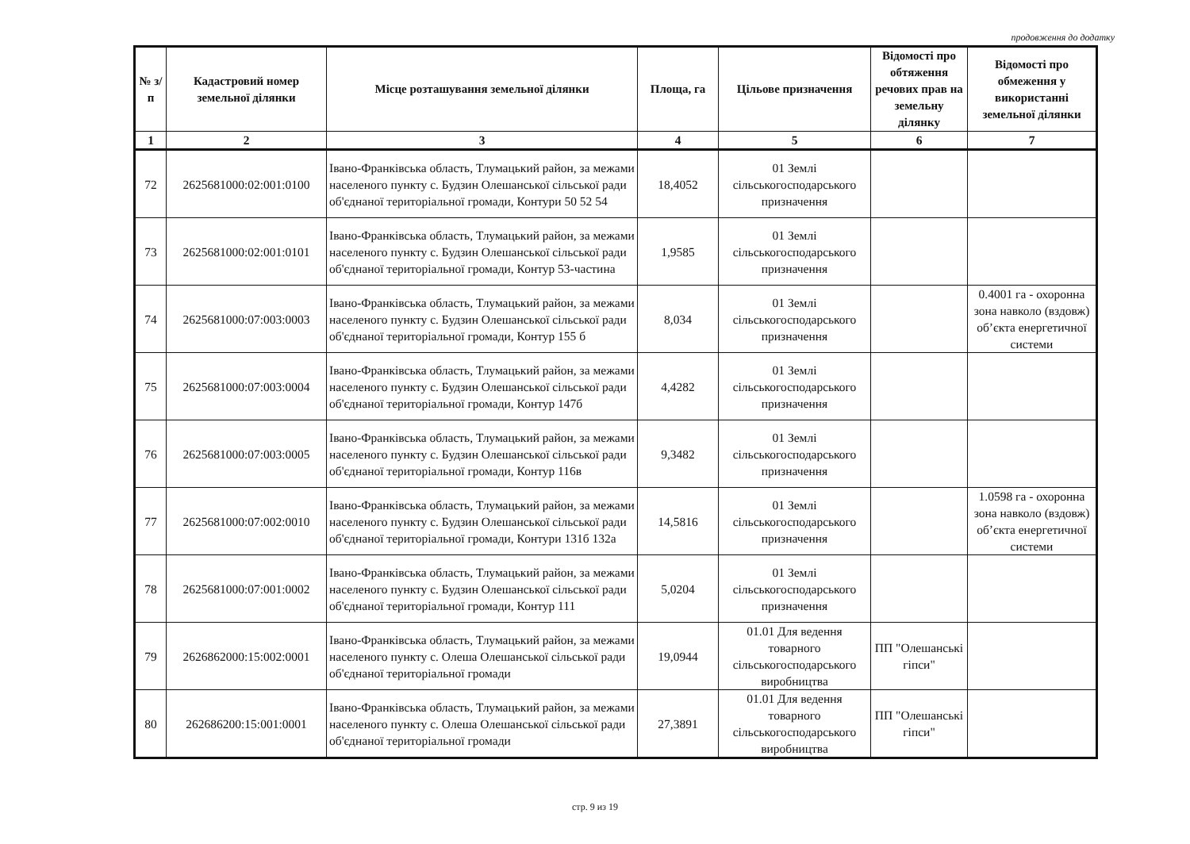продовження до додатку
| № з/п | Кадастровий номер земельної ділянки | Місце розташування земельної ділянки | Площа, га | Цільове призначення | Відомості про обтяження речових прав на земельну ділянку | Відомості про обмеження у використанні земельної ділянки |
| --- | --- | --- | --- | --- | --- | --- |
| 1 | 2 | 3 | 4 | 5 | 6 | 7 |
| 72 | 2625681000:02:001:0100 | Івано-Франківська область, Тлумацький район, за межами населеного пункту с. Будзин Олешанської сільської ради об'єднаної територіальної громади, Контури 50 52 54 | 18,4052 | 01 Землі сільськогосподарського призначення | | |
| 73 | 2625681000:02:001:0101 | Івано-Франківська область, Тлумацький район, за межами населеного пункту с. Будзин Олешанської сільської ради об'єднаної територіальної громади, Контур 53-частина | 1,9585 | 01 Землі сільськогосподарського призначення | | |
| 74 | 2625681000:07:003:0003 | Івано-Франківська область, Тлумацький район, за межами населеного пункту с. Будзин Олешанської сільської ради об'єднаної територіальної громади, Контур 155 б | 8,034 | 01 Землі сільськогосподарського призначення | | 0.4001 га - охоронна зона навколо (вздовж) об’єкта енергетичної системи |
| 75 | 2625681000:07:003:0004 | Івано-Франківська область, Тлумацький район, за межами населеного пункту с. Будзин Олешанської сільської ради об'єднаної територіальної громади, Контур 147б | 4,4282 | 01 Землі сільськогосподарського призначення | | |
| 76 | 2625681000:07:003:0005 | Івано-Франківська область, Тлумацький район, за межами населеного пункту с. Будзин Олешанської сільської ради об'єднаної територіальної громади, Контур 116в | 9,3482 | 01 Землі сільськогосподарського призначення | | |
| 77 | 2625681000:07:002:0010 | Івано-Франківська область, Тлумацький район, за межами населеного пункту с. Будзин Олешанської сільської ради об'єднаної територіальної громади, Контури 131б 132а | 14,5816 | 01 Землі сільськогосподарського призначення | | 1.0598 га - охоронна зона навколо (вздовж) об’єкта енергетичної системи |
| 78 | 2625681000:07:001:0002 | Івано-Франківська область, Тлумацький район, за межами населеного пункту с. Будзин Олешанської сільської ради об'єднаної територіальної громади, Контур 111 | 5,0204 | 01 Землі сільськогосподарського призначення | | |
| 79 | 2626862000:15:002:0001 | Івано-Франківська область, Тлумацький район, за межами населеного пункту с. Олеша Олешанської сільської ради об'єднаної територіальної громади | 19,0944 | 01.01 Для ведення товарного сільськогосподарського виробництва | ПП "Олешанські гіпси" | |
| 80 | 262686200:15:001:0001 | Івано-Франківська область, Тлумацький район, за межами населеного пункту с. Олеша Олешанської сільської ради об'єднаної територіальної громади | 27,3891 | 01.01 Для ведення товарного сільськогосподарського виробництва | ПП "Олешанські гіпси" | |
стр. 9 из 19